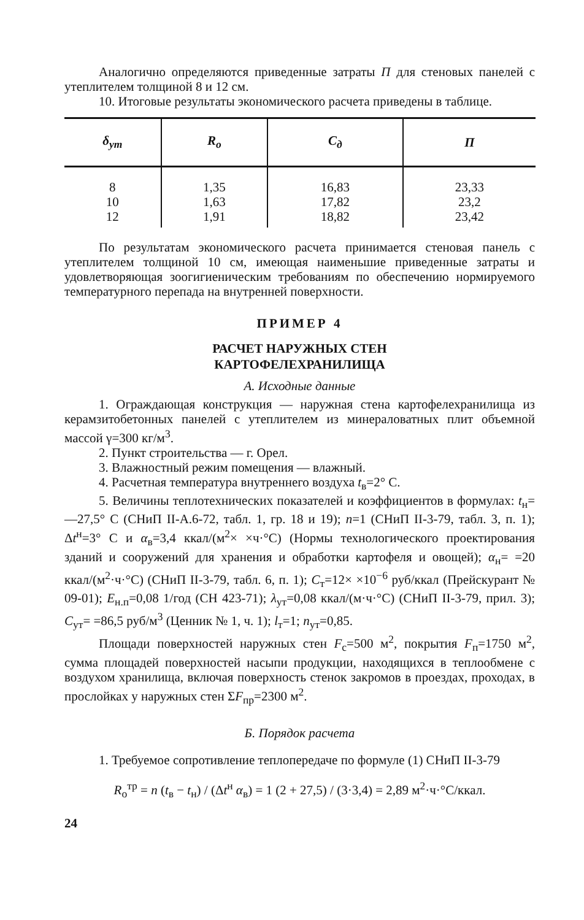Аналогично определяются приведенные затраты П для стеновых панелей с утеплителем толщиной 8 и 12 см.
10. Итоговые результаты экономического расчета приведены в таблице.
| δ<sub>ут</sub> | R<sub>о</sub> | C<sub>д</sub> | П |
| --- | --- | --- | --- |
| 8 10 12 | 1,35 1,63 1,91 | 16,83 17,82 18,82 | 23,33 23,2 23,42 |
По результатам экономического расчета принимается стеновая панель с утеплителем толщиной 10 см, имеющая наименьшие приведенные затраты и удовлетворяющая зоогигиеническим требованиям по обеспечению нормируемого температурного перепада на внутренней поверхности.
ПРИМЕР 4
РАСЧЕТ НАРУЖНЫХ СТЕН
КАРТОФЕЛЕХРАНИЛИЩА
А. Исходные данные
1. Ограждающая конструкция — наружная стена картофелехранилища из керамзитобетонных панелей с утеплителем из минераловатных плит объемной массой γ=300 кг/м<sup>3</sup>.
2. Пункт строительства — г. Орел.
3. Влажностный режим помещения — влажный.
4. Расчетная температура внутреннего воздуха t<sub>в</sub>=2° С.
5. Величины теплотехнических показателей и коэффициентов в формулах: t<sub>н</sub>=—27,5° С (СНиП II-А.6-72, табл. 1, гр. 18 и 19); n=1 (СНиП II-3-79, табл. 3, п. 1); Δt<sup>н</sup>=3° С и α<sub>в</sub>=3,4 ккал/(м<sup>2</sup>× ×ч·°С) (Нормы технологического проектирования зданий и сооружений для хранения и обработки картофеля и овощей); α<sub>н</sub>= =20 ккал/(м<sup>2</sup>·ч·°С) (СНиП II-3-79, табл. 6, п. 1); C<sub>т</sub>=12× ×10<sup>−6</sup> руб/ккал (Прейскурант № 09-01); Е<sub>н.п</sub>=0,08 1/год (СН 423-71); λ<sub>ут</sub>=0,08 ккал/(м·ч·°С) (СНиП II-3-79, прил. 3); С<sub>ут</sub>= =86,5 руб/м<sup>3</sup> (Ценник № 1, ч. 1); l<sub>т</sub>=1; n<sub>ут</sub>=0,85.
Площади поверхностей наружных стен F<sub>с</sub>=500 м<sup>2</sup>, покрытия F<sub>п</sub>=1750 м<sup>2</sup>, сумма площадей поверхностей насыпи продукции, находящихся в теплообмене с воздухом хранилища, включая поверхность стенок закромов в проездах, проходах, в прослойках у наружных стен ΣF<sub>пр</sub>=2300 м<sup>2</sup>.
Б. Порядок расчета
1. Требуемое сопротивление теплопередаче по формуле (1) СНиП II-3-79
R<sub>о</sub><sup>тр</sup> = n (t<sub>в</sub> − t<sub>н</sub>) / (Δt<sup>н</sup> α<sub>в</sub>) = 1 (2 + 27,5) / (3·3,4) = 2,89 м<sup>2</sup>·ч·°С/ккал.
24